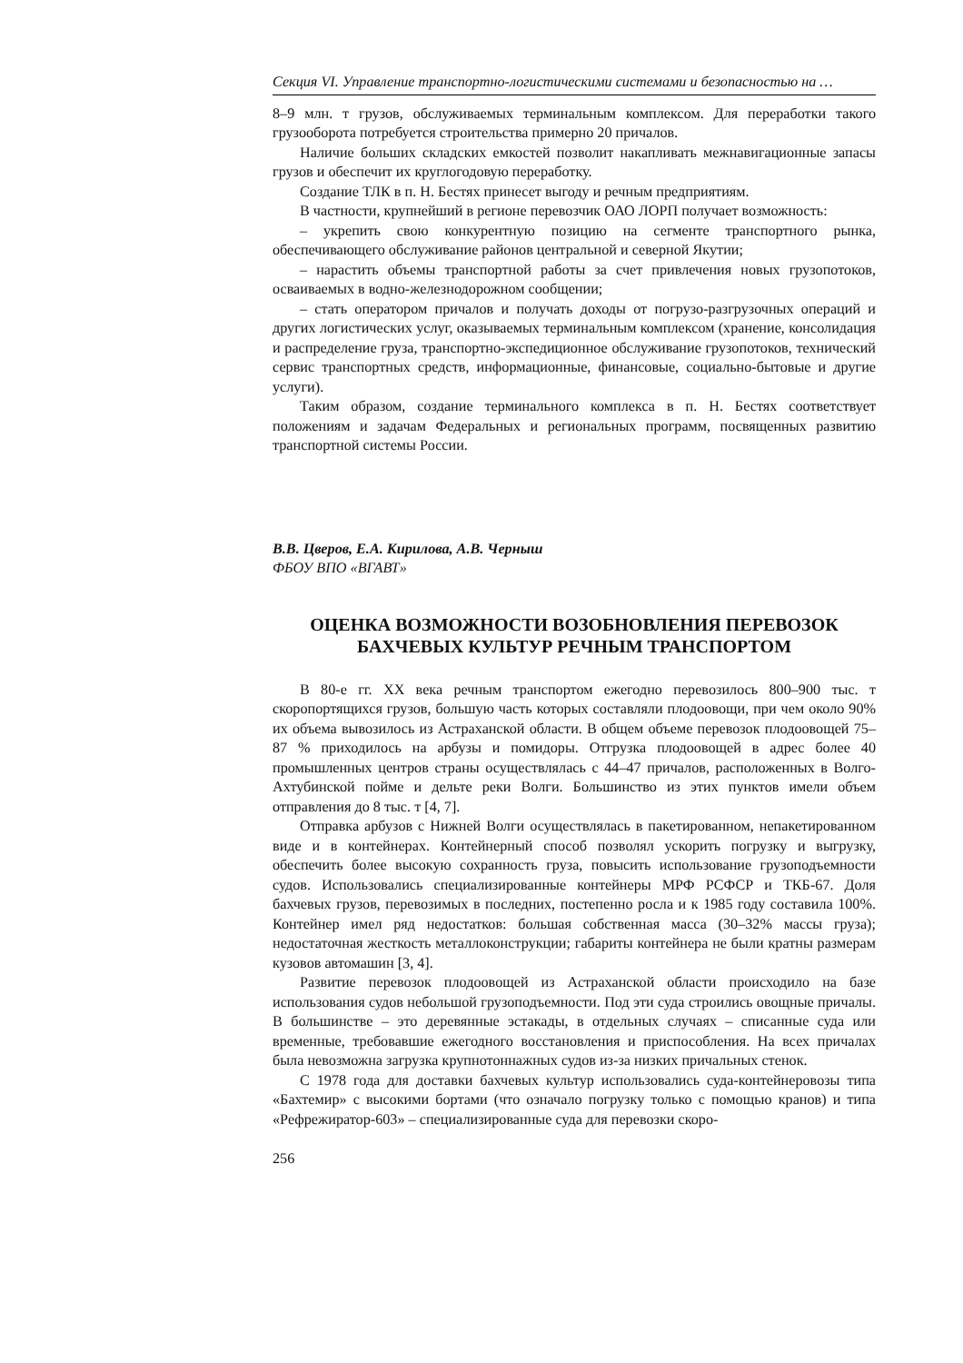Секция VI. Управление транспортно-логистическими системами и безопасностью на …
8–9 млн. т грузов, обслуживаемых терминальным комплексом. Для переработки такого грузооборота потребуется строительства примерно 20 причалов.
Наличие больших складских емкостей позволит накапливать межнавигационные запасы грузов и обеспечит их круглогодовую переработку.
Создание ТЛК в п. Н. Бестях принесет выгоду и речным предприятиям.
В частности, крупнейший в регионе перевозчик ОАО ЛОРП получает возможность:
– укрепить свою конкурентную позицию на сегменте транспортного рынка, обеспечивающего обслуживание районов центральной и северной Якутии;
– нарастить объемы транспортной работы за счет привлечения новых грузопотоков, осваиваемых в водно-железнодорожном сообщении;
– стать оператором причалов и получать доходы от погрузо-разгрузочных операций и других логистических услуг, оказываемых терминальным комплексом (хранение, консолидация и распределение груза, транспортно-экспедиционное обслуживание грузопотоков, технический сервис транспортных средств, информационные, финансовые, социально-бытовые и другие услуги).
Таким образом, создание терминального комплекса в п. Н. Бестях соответствует положениям и задачам Федеральных и региональных программ, посвященных развитию транспортной системы России.
В.В. Цверов, Е.А. Кирилова, А.В. Черныш
ФБОУ ВПО «ВГАВТ»
ОЦЕНКА ВОЗМОЖНОСТИ ВОЗОБНОВЛЕНИЯ ПЕРЕВОЗОК
БАХЧЕВЫХ КУЛЬТУР РЕЧНЫМ ТРАНСПОРТОМ
В 80-е гг. XX века речным транспортом ежегодно перевозилось 800–900 тыс. т скоропортящихся грузов, большую часть которых составляли плодоовощи, при чем около 90% их объема вывозилось из Астраханской области. В общем объеме перевозок плодоовощей 75–87 % приходилось на арбузы и помидоры. Отгрузка плодоовощей в адрес более 40 промышленных центров страны осуществлялась с 44–47 причалов, расположенных в Волго-Ахтубинской пойме и дельте реки Волги. Большинство из этих пунктов имели объем отправления до 8 тыс. т [4, 7].
Отправка арбузов с Нижней Волги осуществлялась в пакетированном, непакетированном виде и в контейнерах. Контейнерный способ позволял ускорить погрузку и выгрузку, обеспечить более высокую сохранность груза, повысить использование грузоподъемности судов. Использовались специализированные контейнеры МРФ РСФСР и ТКБ-67. Доля бахчевых грузов, перевозимых в последних, постепенно росла и к 1985 году составила 100%. Контейнер имел ряд недостатков: большая собственная масса (30–32% массы груза); недостаточная жесткость металлоконструкции; габариты контейнера не были кратны размерам кузовов автомашин [3, 4].
Развитие перевозок плодоовощей из Астраханской области происходило на базе использования судов небольшой грузоподъемности. Под эти суда строились овощные причалы. В большинстве – это деревянные эстакады, в отдельных случаях – списанные суда или временные, требовавшие ежегодного восстановления и приспособления. На всех причалах была невозможна загрузка крупнотоннажных судов из-за низких причальных стенок.
С 1978 года для доставки бахчевых культур использовались суда-контейнеровозы типа «Бахтемир» с высокими бортами (что означало погрузку только с помощью кранов) и типа «Рефрежиратор-603» – специализированные суда для перевозки скоро-
256